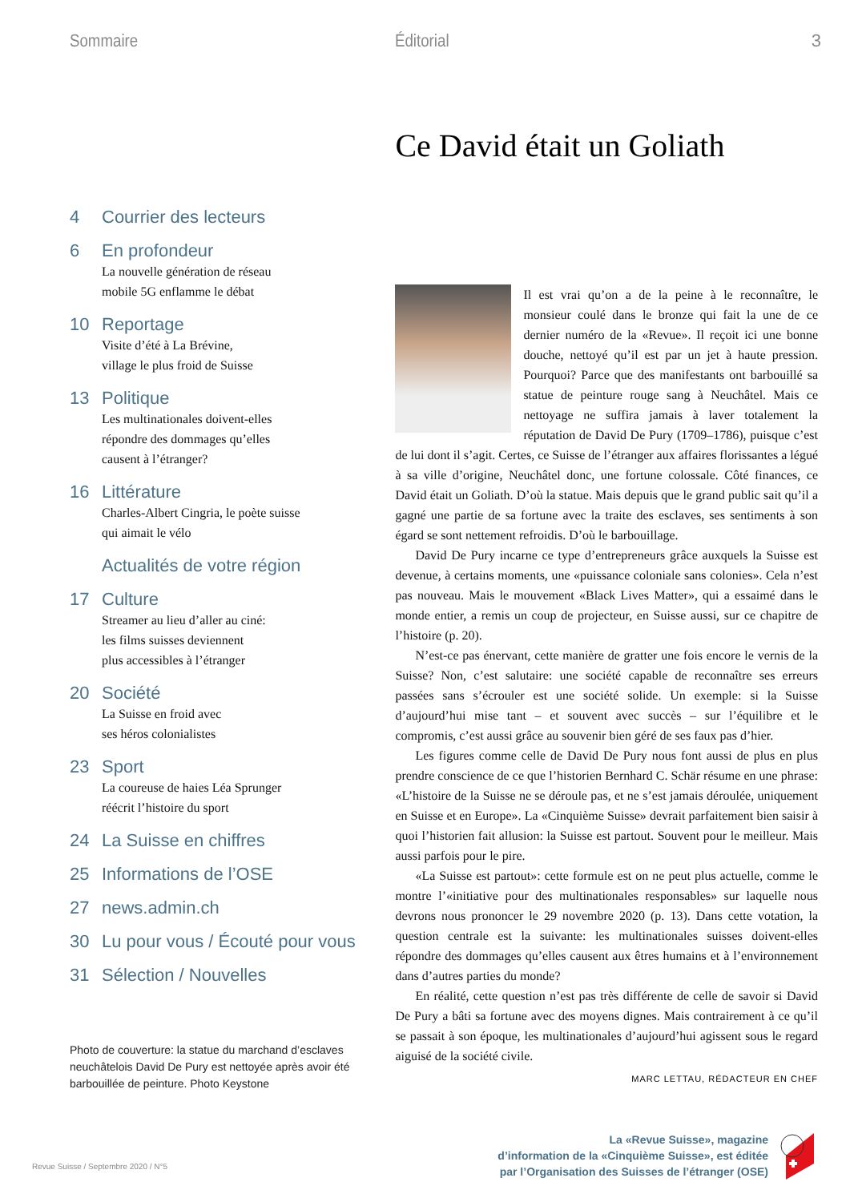3
Sommaire
4 Courrier des lecteurs
6 En profondeur
La nouvelle génération de réseau
mobile 5G enflamme le débat
10 Reportage
Visite d’été à La Brévine,
village le plus froid de Suisse
13 Politique
Les multinationales doivent-elles
répondre des dommages qu’elles
causent à l’étranger?
16 Littérature
Charles-Albert Cingria, le poète suisse
qui aimait le vélo
Actualités de votre région
17 Culture
Streamer au lieu d’aller au ciné:
les films suisses deviennent
plus accessibles à l’étranger
20 Société
La Suisse en froid avec
ses héros colonialistes
23 Sport
La coureuse de haies Léa Sprunger
réécrit l’histoire du sport
24 La Suisse en chiffres
25 Informations de l’OSE
27 news.admin.ch
30 Lu pour vous / Écouté pour vous
31 Sélection / Nouvelles
Photo de couverture: la statue du marchand d’esclaves neuchâtelois David De Pury est nettoyée après avoir été barbouillée de peinture. Photo Keystone
Éditorial
Ce David était un Goliath
Il est vrai qu’on a de la peine à le reconnaître, le monsieur coulé dans le bronze qui fait la une de ce dernier numéro de la «Revue». Il reçoit ici une bonne douche, nettoyé qu’il est par un jet à haute pression. Pourquoi? Parce que des manifestants ont barbouillé sa statue de peinture rouge sang à Neuchâtel. Mais ce nettoyage ne suffira jamais à laver totalement la réputation de David De Pury (1709–1786), puisque c’est de lui dont il s’agit. Certes, ce Suisse de l’étranger aux affaires florissantes a légué à sa ville d’origine, Neuchâtel donc, une fortune colossale. Côté finances, ce David était un Goliath. D’où la statue. Mais depuis que le grand public sait qu’il a gagné une partie de sa fortune avec la traite des esclaves, ses sentiments à son égard se sont nettement refroidis. D’où le barbouillage.
David De Pury incarne ce type d’entrepreneurs grâce auxquels la Suisse est devenue, à certains moments, une «puissance coloniale sans colonies». Cela n’est pas nouveau. Mais le mouvement «Black Lives Matter», qui a essaimé dans le monde entier, a remis un coup de projecteur, en Suisse aussi, sur ce chapitre de l’histoire (p. 20).
N’est-ce pas énervant, cette manière de gratter une fois encore le vernis de la Suisse? Non, c’est salutaire: une société capable de reconnaître ses erreurs passées sans s’écrouler est une société solide. Un exemple: si la Suisse d’aujourd’hui mise tant – et souvent avec succès – sur l’équilibre et le compromis, c’est aussi grâce au souvenir bien géré de ses faux pas d’hier.
Les figures comme celle de David De Pury nous font aussi de plus en plus prendre conscience de ce que l’historien Bernhard C. Schär résume en une phrase: «L’histoire de la Suisse ne se déroule pas, et ne s’est jamais déroulée, uniquement en Suisse et en Europe». La «Cinquième Suisse» devrait parfaitement bien saisir à quoi l’historien fait allusion: la Suisse est partout. Souvent pour le meilleur. Mais aussi parfois pour le pire.
«La Suisse est partout»: cette formule est on ne peut plus actuelle, comme le montre l’«initiative pour des multinationales responsables» sur laquelle nous devrons nous prononcer le 29 novembre 2020 (p. 13). Dans cette votation, la question centrale est la suivante: les multinationales suisses doivent-elles répondre des dommages qu’elles causent aux êtres humains et à l’environnement dans d’autres parties du monde?
En réalité, cette question n’est pas très différente de celle de savoir si David De Pury a bâti sa fortune avec des moyens dignes. Mais contrairement à ce qu’il se passait à son époque, les multinationales d’aujourd’hui agissent sous le regard aiguisé de la société civile.
MARC LETTAU, RÉDACTEUR EN CHEF
La «Revue Suisse», magazine
d’information de la «Cinquième Suisse», est éditée
par l’Organisation des Suisses de l’étranger (OSE)
Revue Suisse / Septembre 2020 / N°5